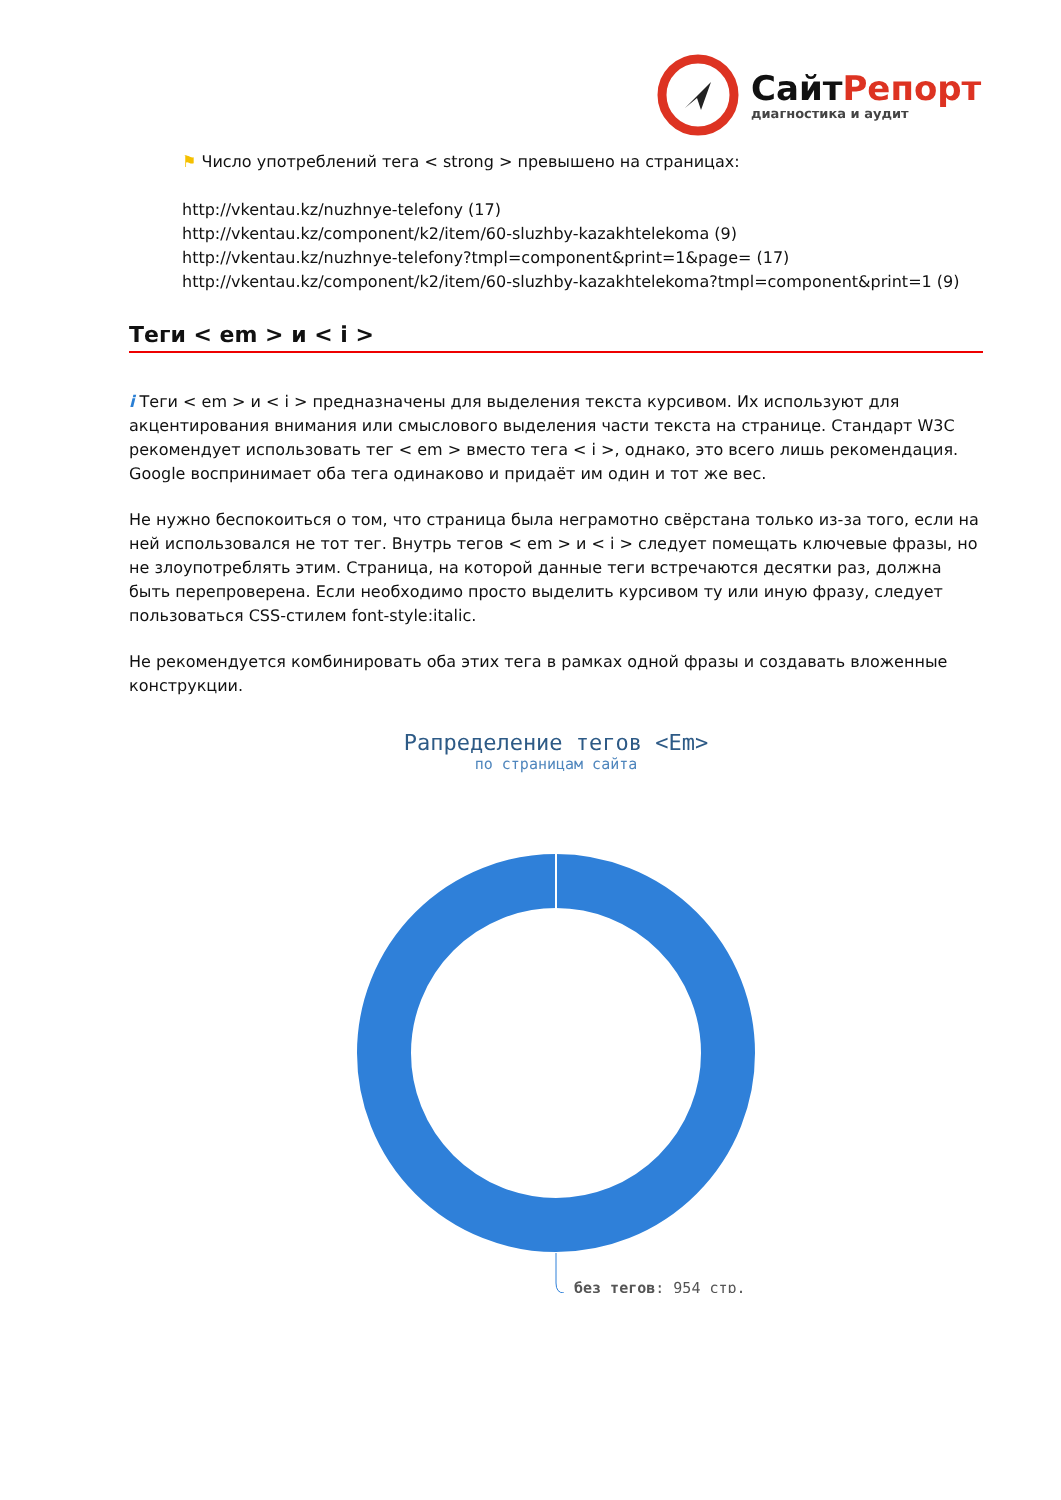СайтРепорт
диагностика и аудит
⚑ Число употреблений тега < strong > превышено на страницах:
http://vkentau.kz/nuzhnye-telefony (17)
http://vkentau.kz/component/k2/item/60-sluzhby-kazakhtelekoma (9)
http://vkentau.kz/nuzhnye-telefony?tmpl=component&print=1&page= (17)
http://vkentau.kz/component/k2/item/60-sluzhby-kazakhtelekoma?tmpl=component&print=1 (9)
Теги < em > и < i >
i Теги < em > и < i > предназначены для выделения текста курсивом. Их используют для акцентирования внимания или смыслового выделения части текста на странице. Стандарт W3C рекомендует использовать тег < em > вместо тега < i >, однако, это всего лишь рекомендация. Google воспринимает оба тега одинаково и придаёт им один и тот же вес.
Не нужно беспокоиться о том, что страница была неграмотно свёрстана только из-за того, если на ней использовался не тот тег. Внутрь тегов < em > и < i > следует помещать ключевые фразы, но не злоупотреблять этим. Страница, на которой данные теги встречаются десятки раз, должна быть перепроверена. Если необходимо просто выделить курсивом ту или иную фразу, следует пользоваться CSS-стилем font-style:italic.
Не рекомендуется комбинировать оба этих тега в рамках одной фразы и создавать вложенные конструкции.
Рапределение тегов <Em>
по страницам сайта
без тегов: 954 стр.